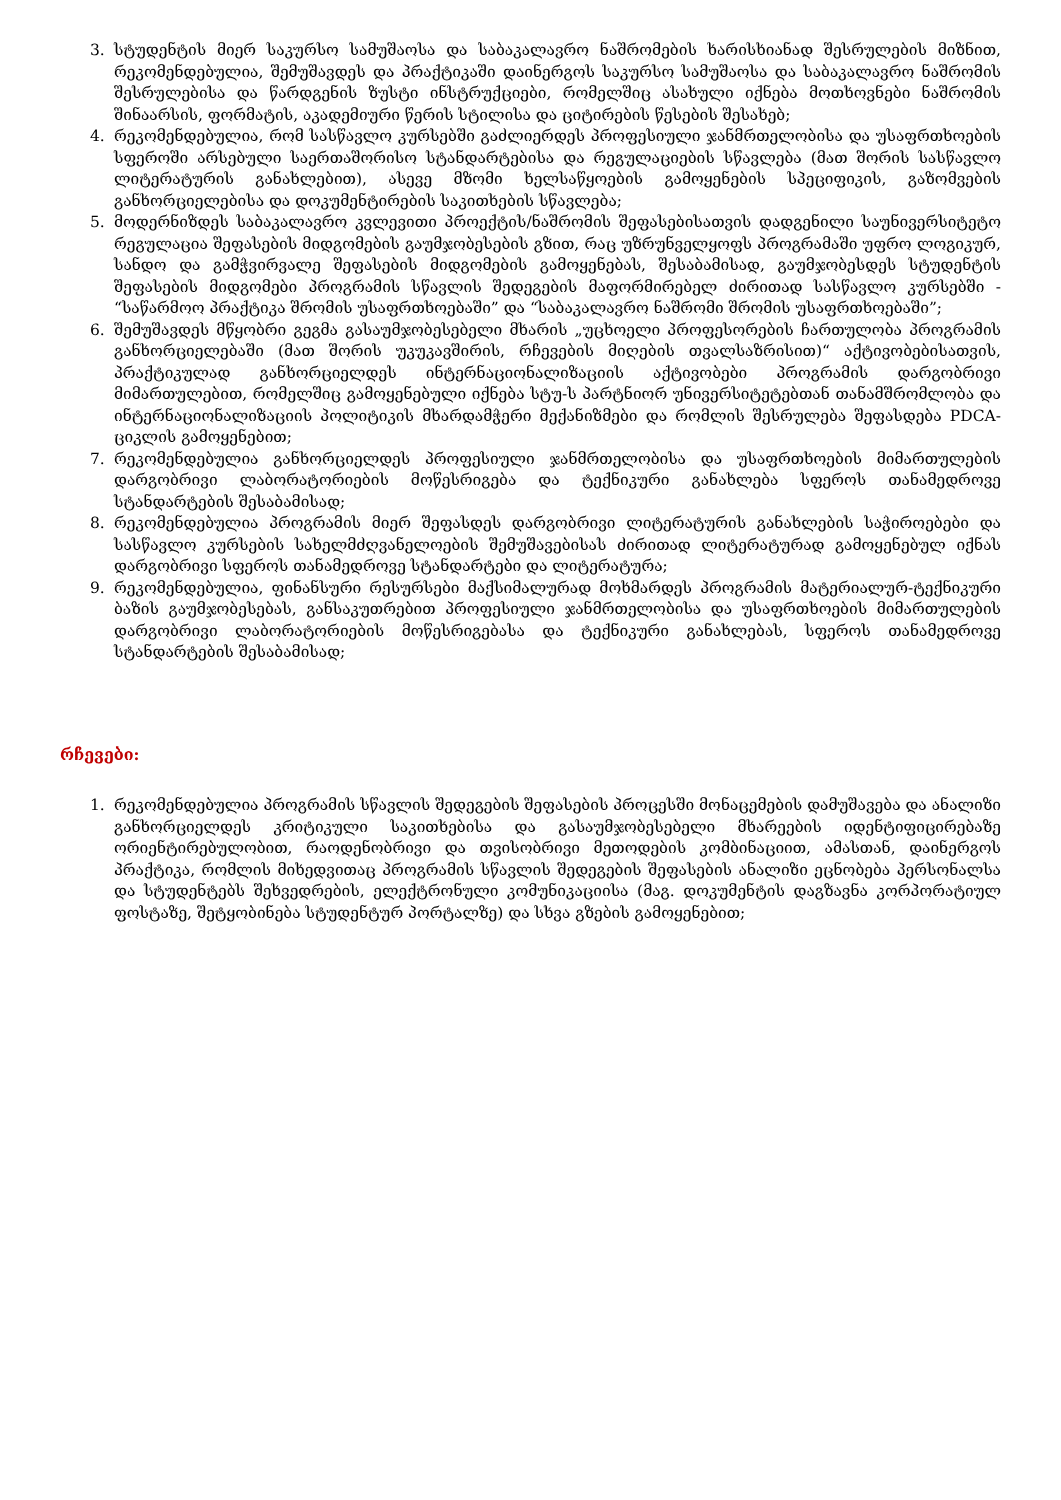3. სტუდენტის მიერ საკურსო სამუშაოსა და საბაკალავრო ნაშრომების ხარისხიანად შესრულების მიზნით, რეკომენდებულია, შემუშავდეს და პრაქტიკაში დაინერგოს საკურსო სამუშაოსა და საბაკალავრო ნაშრომის შესრულებისა და წარდგენის ზუსტი ინსტრუქციები, რომელშიც ასახული იქნება მოთხოვნები ნაშრომის შინაარსის, ფორმატის, აკადემიური წერის სტილისა და ციტირების წესების შესახებ;
4. რეკომენდებულია, რომ სასწავლო კურსებში გაძლიერდეს პროფესიული ჯანმრთელობისა და უსაფრთხოების სფეროში არსებული საერთაშორისო სტანდარტებისა და რეგულაციების სწავლება (მათ შორის სასწავლო ლიტერატურის განახლებით), ასევე მზომი ხელსაწყოების გამოყენების სპეციფიკის, გაზომვების განხორციელებისა და დოკუმენტირების საკითხების სწავლება;
5. მოდერნიზდეს საბაკალავრო კვლევითი პროექტის/ნაშრომის შეფასებისათვის დადგენილი საუნივერსიტეტო რეგულაცია შეფასების მიდგომების გაუმჯობესების გზით, რაც უზრუნველყოფს პროგრამაში უფრო ლოგიკურ, სანდო და გამჭვირვალე შეფასების მიდგომების გამოყენებას, შესაბამისად, გაუმჯობესდეს სტუდენტის შეფასების მიდგომები პროგრამის სწავლის შედეგების მაფორმირებელ ძირითად სასწავლო კურსებში - “საწარმოო პრაქტიკა შრომის უსაფრთხოებაში” და “საბაკალავრო ნაშრომი შრომის უსაფრთხოებაში”;
6. შემუშავდეს მწყობრი გეგმა გასაუმჯობესებელი მხარის „უცხოელი პროფესორების ჩართულობა პროგრამის განხორციელებაში (მათ შორის უკუკავშირის, რჩევების მიღების თვალსაზრისით)“ აქტივობებისათვის, პრაქტიკულად განხორციელდეს ინტერნაციონალიზაციის აქტივობები პროგრამის დარგობრივი მიმართულებით, რომელშიც გამოყენებული იქნება სტუ-ს პარტნიორ უნივერსიტეტებთან თანამშრომლობა და ინტერნაციონალიზაციის პოლიტიკის მხარდამჭერი მექანიზმები და რომლის შესრულება შეფასდება PDCA-ციკლის გამოყენებით;
7. რეკომენდებულია განხორციელდეს პროფესიული ჯანმრთელობისა და უსაფრთხოების მიმართულების დარგობრივი ლაბორატორიების მოწესრიგება და ტექნიკური განახლება სფეროს თანამედროვე სტანდარტების შესაბამისად;
8. რეკომენდებულია პროგრამის მიერ შეფასდეს დარგობრივი ლიტერატურის განახლების საჭიროებები და სასწავლო კურსების სახელმძღვანელოების შემუშავებისას ძირითად ლიტერატურად გამოყენებულ იქნას დარგობრივი სფეროს თანამედროვე სტანდარტები და ლიტერატურა;
9. რეკომენდებულია, ფინანსური რესურსები მაქსიმალურად მოხმარდეს პროგრამის მატერიალურ-ტექნიკური ბაზის გაუმჯობესებას, განსაკუთრებით პროფესიული ჯანმრთელობისა და უსაფრთხოების მიმართულების დარგობრივი ლაბორატორიების მოწესრიგებასა და ტექნიკური განახლებას, სფეროს თანამედროვე სტანდარტების შესაბამისად;
რჩევები:
1. რეკომენდებულია პროგრამის სწავლის შედეგების შეფასების პროცესში მონაცემების დამუშავება და ანალიზი განხორციელდეს კრიტიკული საკითხებისა და გასაუმჯობესებელი მხარეების იდენტიფიცირებაზე ორიენტირებულობით, რაოდენობრივი და თვისობრივი მეთოდების კომბინაციით, ამასთან, დაინერგოს პრაქტიკა, რომლის მიხედვითაც პროგრამის სწავლის შედეგების შეფასების ანალიზი ეცნობება პერსონალსა და სტუდენტებს შეხვედრების, ელექტრონული კომუნიკაციისა (მაგ. დოკუმენტის დაგზავნა კორპორატიულ ფოსტაზე, შეტყობინება სტუდენტურ პორტალზე) და სხვა გზების გამოყენებით;